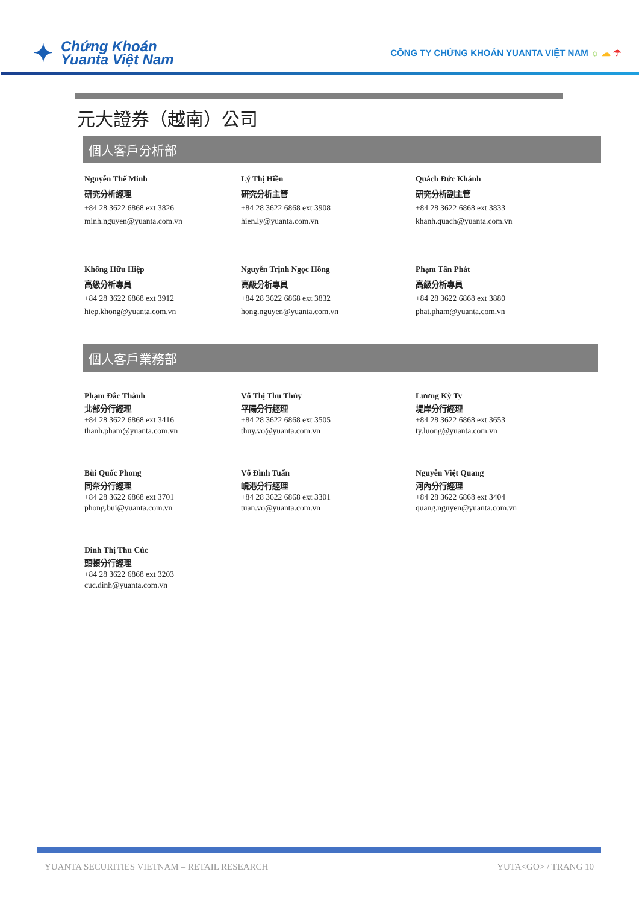✦
Chứng Khoán
Yuanta Việt Nam
CÔNG TY CHỨNG KHOÁN YUANTA VIỆT NAM ☼ ☁ ☂
元大證券（越南）公司
個人客戶分析部
Nguyễn Thế Minh
研究分析經理
+84 28 3622 6868 ext 3826
minh.nguyen@yuanta.com.vn
Lý Thị Hiền
研究分析主管
+84 28 3622 6868 ext 3908
hien.ly@yuanta.com.vn
Quách Đức Khánh
研究分析副主管
+84 28 3622 6868 ext 3833
khanh.quach@yuanta.com.vn
Khổng Hữu Hiệp
高級分析專員
+84 28 3622 6868 ext 3912
hiep.khong@yuanta.com.vn
Nguyễn Trịnh Ngọc Hồng
高級分析專員
+84 28 3622 6868 ext 3832
hong.nguyen@yuanta.com.vn
Phạm Tấn Phát
高級分析專員
+84 28 3622 6868 ext 3880
phat.pham@yuanta.com.vn
個人客戶業務部
Phạm Đắc Thành
北部分行經理
+84 28 3622 6868 ext 3416
thanh.pham@yuanta.com.vn
Võ Thị Thu Thủy
平陽分行經理
+84 28 3622 6868 ext 3505
thuy.vo@yuanta.com.vn
Lương Kỳ Ty
堤岸分行經理
+84 28 3622 6868 ext 3653
ty.luong@yuanta.com.vn
Bùi Quốc Phong
同奈分行經理
+84 28 3622 6868 ext 3701
phong.bui@yuanta.com.vn
Võ Đình Tuấn
峴港分行經理
+84 28 3622 6868 ext 3301
tuan.vo@yuanta.com.vn
Nguyễn Việt Quang
河內分行經理
+84 28 3622 6868 ext 3404
quang.nguyen@yuanta.com.vn
Đinh Thị Thu Cúc
頭頓分行經理
+84 28 3622 6868 ext 3203
cuc.dinh@yuanta.com.vn
YUANTA SECURITIES VIETNAM – RETAIL RESEARCH YUTA<GO> / TRANG 10